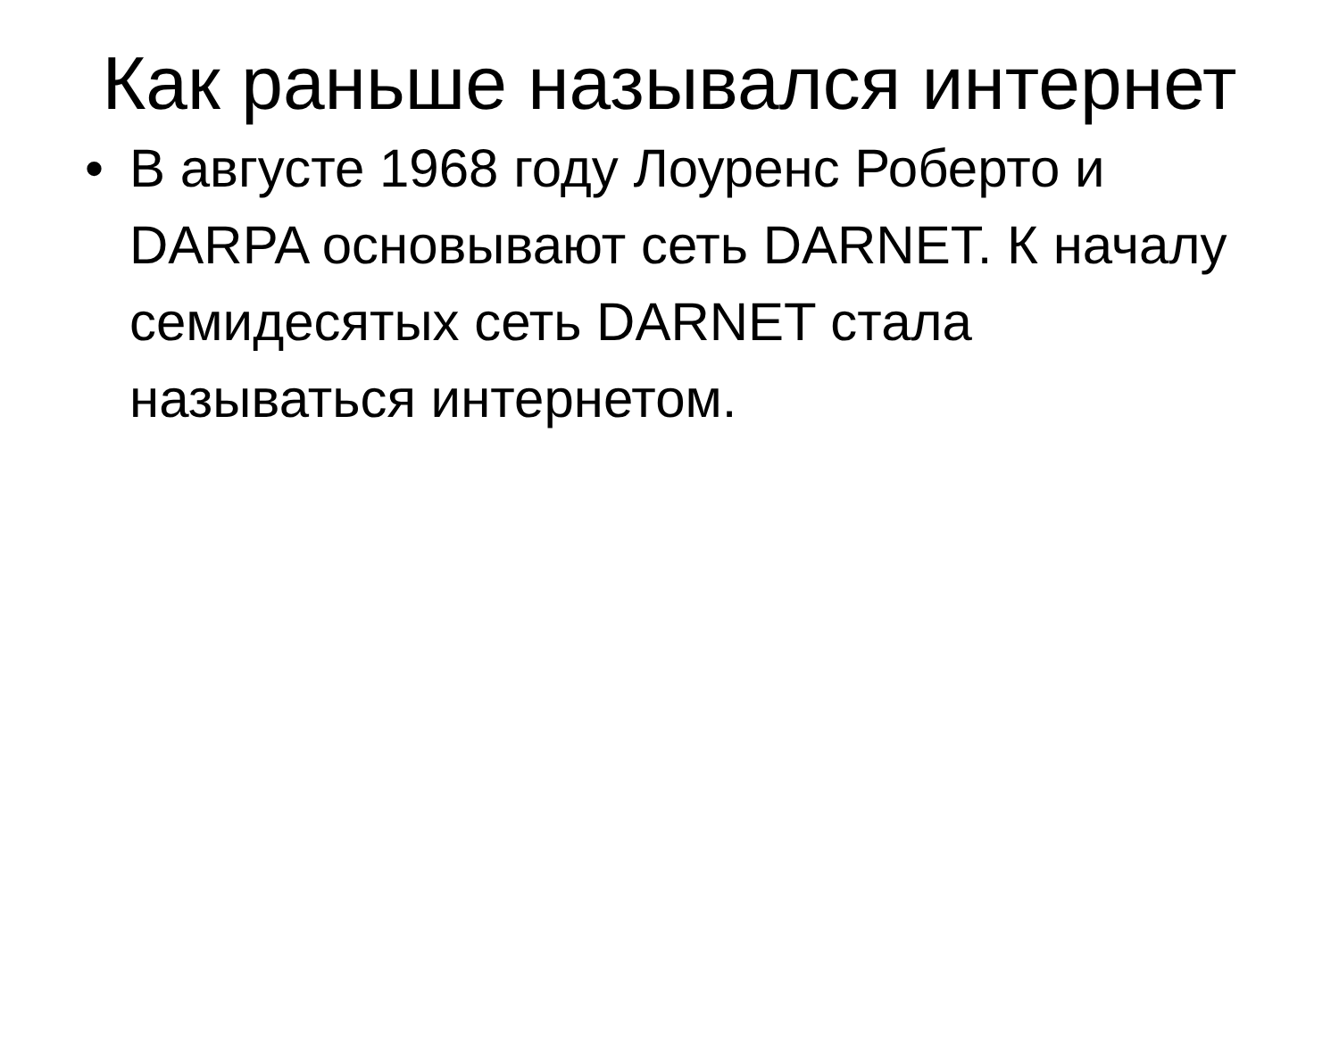Как раньше назывался интернет
• В августе 1968 году Лоуренс Роберто и DARPA основывают сеть DARNET. К началу семидесятых сеть DARNET стала называться интернетом.